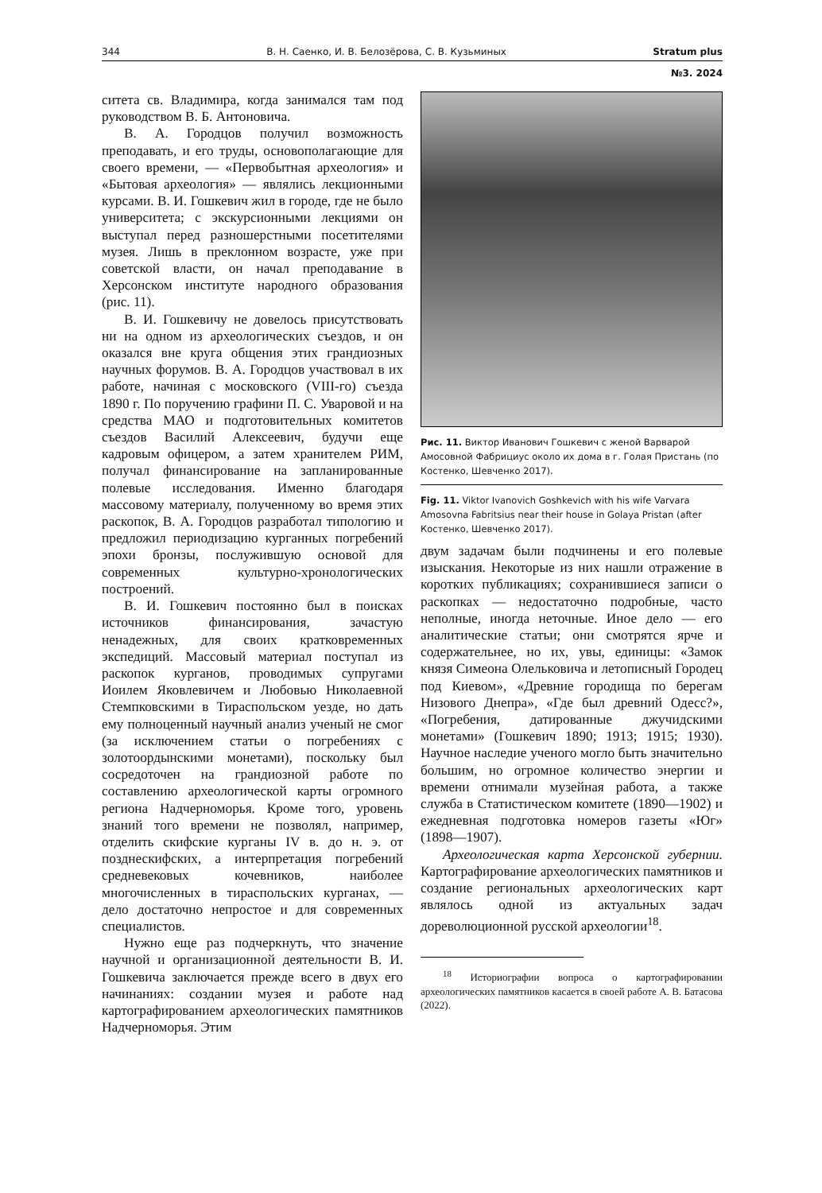344 В. Н. Саенко, И. В. Белозёрова, С. В. Кузьминых Stratum plus
№3. 2024
ситета св. Владимира, когда занимался там под руководством В. Б. Антоновича.
В. А. Городцов получил возможность преподавать, и его труды, основополагающие для своего времени, — «Первобытная археология» и «Бытовая археология» — являлись лекционными курсами. В. И. Гошкевич жил в городе, где не было университета; с экскурсионными лекциями он выступал перед разношерстными посетителями музея. Лишь в преклонном возрасте, уже при советской власти, он начал преподавание в Херсонском институте народного образования (рис. 11).
В. И. Гошкевичу не довелось присутствовать ни на одном из археологических съездов, и он оказался вне круга общения этих грандиозных научных форумов. В. А. Городцов участвовал в их работе, начиная с московского (VIII-го) съезда 1890 г. По поручению графини П. С. Уваровой и на средства МАО и подготовительных комитетов съездов Василий Алексеевич, будучи еще кадровым офицером, а затем хранителем РИМ, получал финансирование на запланированные полевые исследования. Именно благодаря массовому материалу, полученному во время этих раскопок, В. А. Городцов разработал типологию и предложил периодизацию курганных погребений эпохи бронзы, послужившую основой для современных культурно-хронологических построений.
В. И. Гошкевич постоянно был в поисках источников финансирования, зачастую ненадежных, для своих кратковременных экспедиций. Массовый материал поступал из раскопок курганов, проводимых супругами Иоилем Яковлевичем и Любовью Николаевной Стемпковскими в Тираспольском уезде, но дать ему полноценный научный анализ ученый не смог (за исключением статьи о погребениях с золотоордынскими монетами), поскольку был сосредоточен на грандиозной работе по составлению археологической карты огромного региона Надчерноморья. Кроме того, уровень знаний того времени не позволял, например, отделить скифские курганы IV в. до н. э. от позднескифских, а интерпретация погребений средневековых кочевников, наиболее многочисленных в тираспольских курганах, — дело достаточно непростое и для современных специалистов.
Нужно еще раз подчеркнуть, что значение научной и организационной деятельности В. И. Гошкевича заключается прежде всего в двух его начинаниях: создании музея и работе над картографированием археологических памятников Надчерноморья. Этим
Рис. 11. Виктор Иванович Гошкевич с женой Варварой Амосовной Фабрициус около их дома в г. Голая Пристань (по Костенко, Шевченко 2017).
Fig. 11. Viktor Ivanovich Goshkevich with his wife Varvara Amosovna Fabritsius near their house in Golaya Pristan (after Костенко, Шевченко 2017).
двум задачам были подчинены и его полевые изыскания. Некоторые из них нашли отражение в коротких публикациях; сохранившиеся записи о раскопках — недостаточно подробные, часто неполные, иногда неточные. Иное дело — его аналитические статьи; они смотрятся ярче и содержательнее, но их, увы, единицы: «Замок князя Симеона Олельковича и летописный Городец под Киевом», «Древние городища по берегам Низового Днепра», «Где был древний Одесс?», «Погребения, датированные джучидскими монетами» (Гошкевич 1890; 1913; 1915; 1930). Научное наследие ученого могло быть значительно большим, но огромное количество энергии и времени отнимали музейная работа, а также служба в Статистическом комитете (1890—1902) и ежедневная подготовка номеров газеты «Юг» (1898—1907).
Археологическая карта Херсонской губернии. Картографирование археологических памятников и создание региональных археологических карт являлось одной из актуальных задач дореволюционной русской археологии<sup>18</sup>.
<sup>18</sup> Историографии вопроса о картографировании археологических памятников касается в своей работе А. В. Батасова (2022).